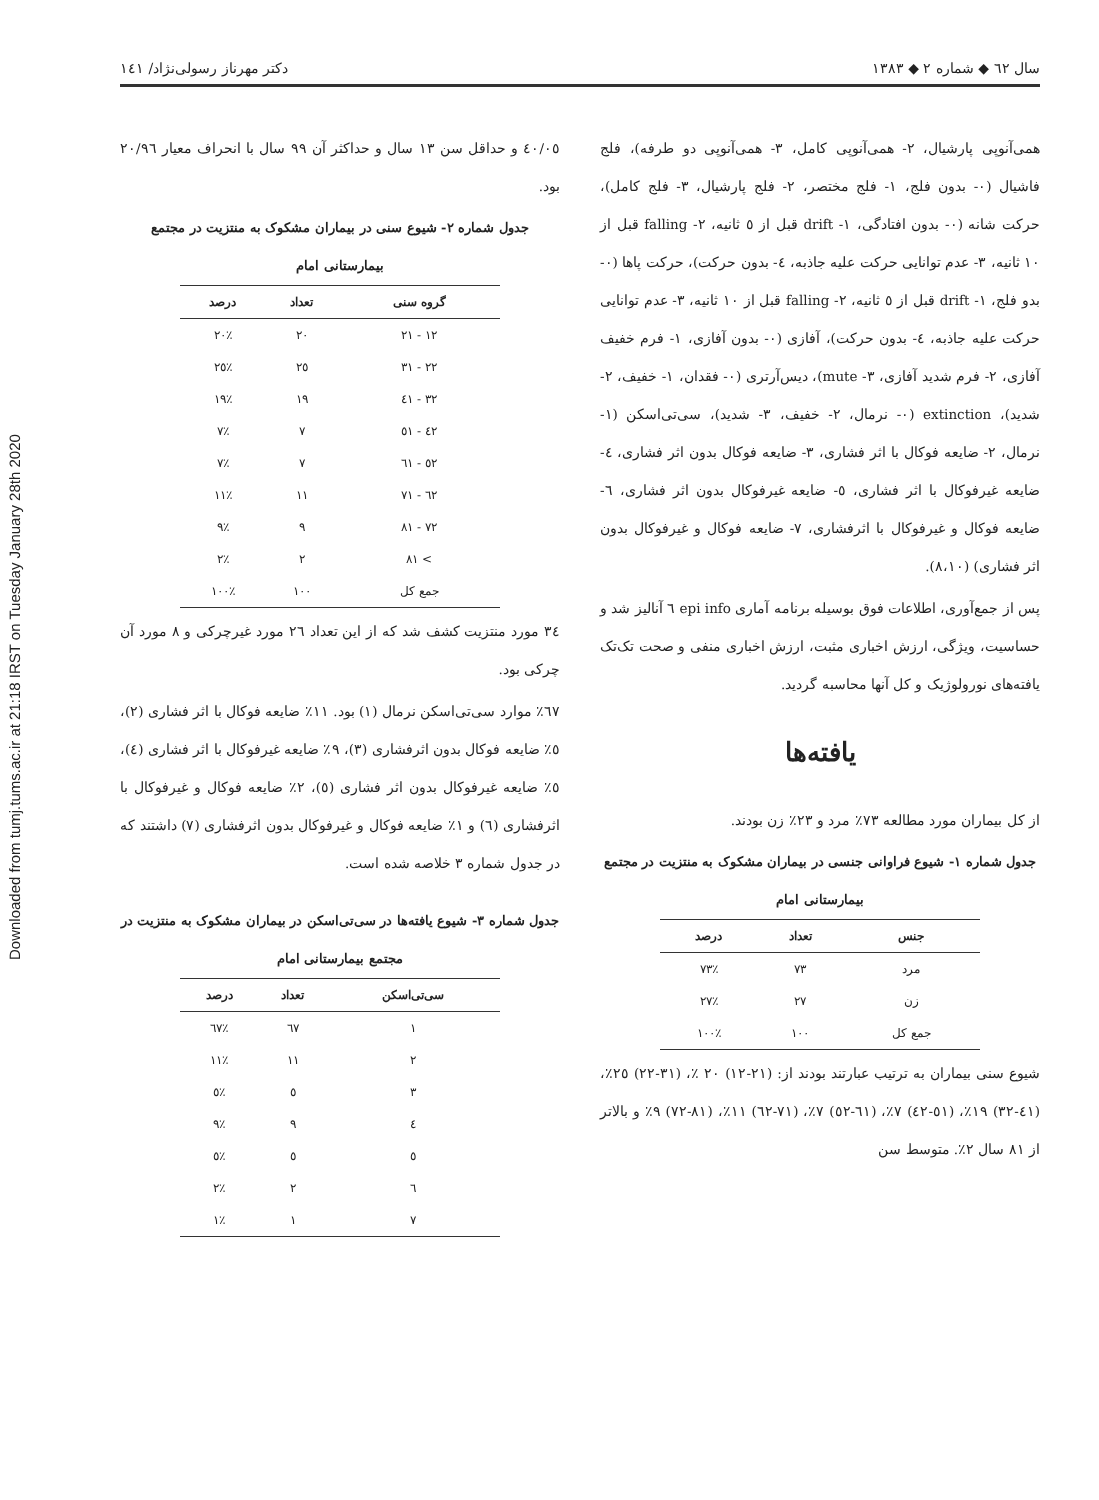Downloaded from tumj.tums.ac.ir at 21:18 IRST on Tuesday January 28th 2020
سال ٦٢ ◆ شماره ٢ ◆ ١٣٨٣ دکتر مهرناز رسولی‌نژاد/ ١٤١
همی‌آنوپی پارشیال، ٢- همی‌آنوپی کامل، ٣- همی‌آنوپی دو طرفه)، فلج فاشیال (٠- بدون فلج، ١- فلج مختصر، ٢- فلج پارشیال، ٣- فلج کامل)، حرکت شانه (٠- بدون افتادگی، ١- drift قبل از ٥ ثانیه، ٢- falling قبل از ١٠ ثانیه، ٣- عدم توانایی حرکت علیه جاذبه، ٤- بدون حرکت)، حرکت پاها (٠- بدو فلج، ١- drift قبل از ٥ ثانیه، ٢- falling قبل از ١٠ ثانیه، ٣- عدم توانایی حرکت علیه جاذبه، ٤- بدون حرکت)، آفازی (٠- بدون آفازی، ١- فرم خفیف آفازی، ٢- فرم شدید آفازی، ٣- mute)، دیس‌آرتری (٠- فقدان، ١- خفیف، ٢- شدید)، extinction (٠- نرمال، ٢- خفیف، ٣- شدید)، سی‌تی‌اسکن (١- نرمال، ٢- ضایعه فوکال با اثر فشاری، ٣- ضایعه فوکال بدون اثر فشاری، ٤- ضایعه غیرفوکال با اثر فشاری، ٥- ضایعه غیرفوکال بدون اثر فشاری، ٦- ضایعه فوکال و غیرفوکال با اثرفشاری، ٧- ضایعه فوکال و غیرفوکال بدون اثر فشاری) (٨،١٠).
پس از جمع‌آوری، اطلاعات فوق بوسیله برنامه آماری epi info ٦ آنالیز شد و حساسیت، ویژگی، ارزش اخباری مثبت، ارزش اخباری منفی و صحت تک‌تک یافته‌های نورولوژیک و کل آنها محاسبه گردید.
یافته‌ها
از کل بیماران مورد مطالعه ٧٣٪ مرد و ٢٣٪ زن بودند.
جدول شماره ١- شیوع فراوانی جنسی در بیماران مشکوک به منتزیت در مجتمع بیمارستانی امام
| جنس | تعداد | درصد |
| --- | --- | --- |
| مرد | ٧٣ | ٪٧٣ |
| زن | ٢٧ | ٪٢٧ |
| جمع کل | ١٠٠ | ٪١٠٠ |
شیوع سنی بیماران به ترتیب عبارتند بودند از: (٢١-١٢) ٢٠ ٪، (٣١-٢٢) ٢٥٪، (٤١-٣٢) ١٩٪، (٥١-٤٢) ٧٪، (٦١-٥٢) ٧٪، (٧١-٦٢) ١١٪، (٨١-٧٢) ٩٪ و بالاتر از ٨١ سال ٢٪. متوسط سن
٤٠/٠٥ و حداقل سن ١٣ سال و حداکثر آن ٩٩ سال با انحراف معیار ٢٠/٩٦ بود.
جدول شماره ٢- شیوع سنی در بیماران مشکوک به منتزیت در مجتمع بیمارستانی امام
| گروه سنی | تعداد | درصد |
| --- | --- | --- |
| ١٢ - ٢١ | ٢٠ | ٪٢٠ |
| ٢٢ - ٣١ | ٢٥ | ٪٢٥ |
| ٣٢ - ٤١ | ١٩ | ٪١٩ |
| ٤٢ - ٥١ | ٧ | ٪٧ |
| ٥٢ - ٦١ | ٧ | ٪٧ |
| ٦٢ - ٧١ | ١١ | ٪١١ |
| ٧٢ - ٨١ | ٩ | ٪٩ |
| > ٨١ | ٢ | ٪٢ |
| جمع کل | ١٠٠ | ٪١٠٠ |
٣٤ مورد منتزیت کشف شد که از این تعداد ٢٦ مورد غیرچرکی و ٨ مورد آن چرکی بود.
٦٧٪ موارد سی‌تی‌اسکن نرمال (١) بود. ١١٪ ضایعه فوکال با اثر فشاری (٢)، ٥٪ ضایعه فوکال بدون اثرفشاری (٣)، ٩٪ ضایعه غیرفوکال با اثر فشاری (٤)، ٥٪ ضایعه غیرفوکال بدون اثر فشاری (٥)، ٢٪ ضایعه فوکال و غیرفوکال با اثرفشاری (٦) و ١٪ ضایعه فوکال و غیرفوکال بدون اثرفشاری (٧) داشتند که در جدول شماره ٣ خلاصه شده است.
جدول شماره ٣- شیوع یافته‌ها در سی‌تی‌اسکن در بیماران مشکوک به منتزیت در مجتمع بیمارستانی امام
| سی‌تی‌اسکن | تعداد | درصد |
| --- | --- | --- |
| ١ | ٦٧ | ٪٦٧ |
| ٢ | ١١ | ٪١١ |
| ٣ | ٥ | ٪٥ |
| ٤ | ٩ | ٪٩ |
| ٥ | ٥ | ٪٥ |
| ٦ | ٢ | ٪٢ |
| ٧ | ١ | ٪١ |